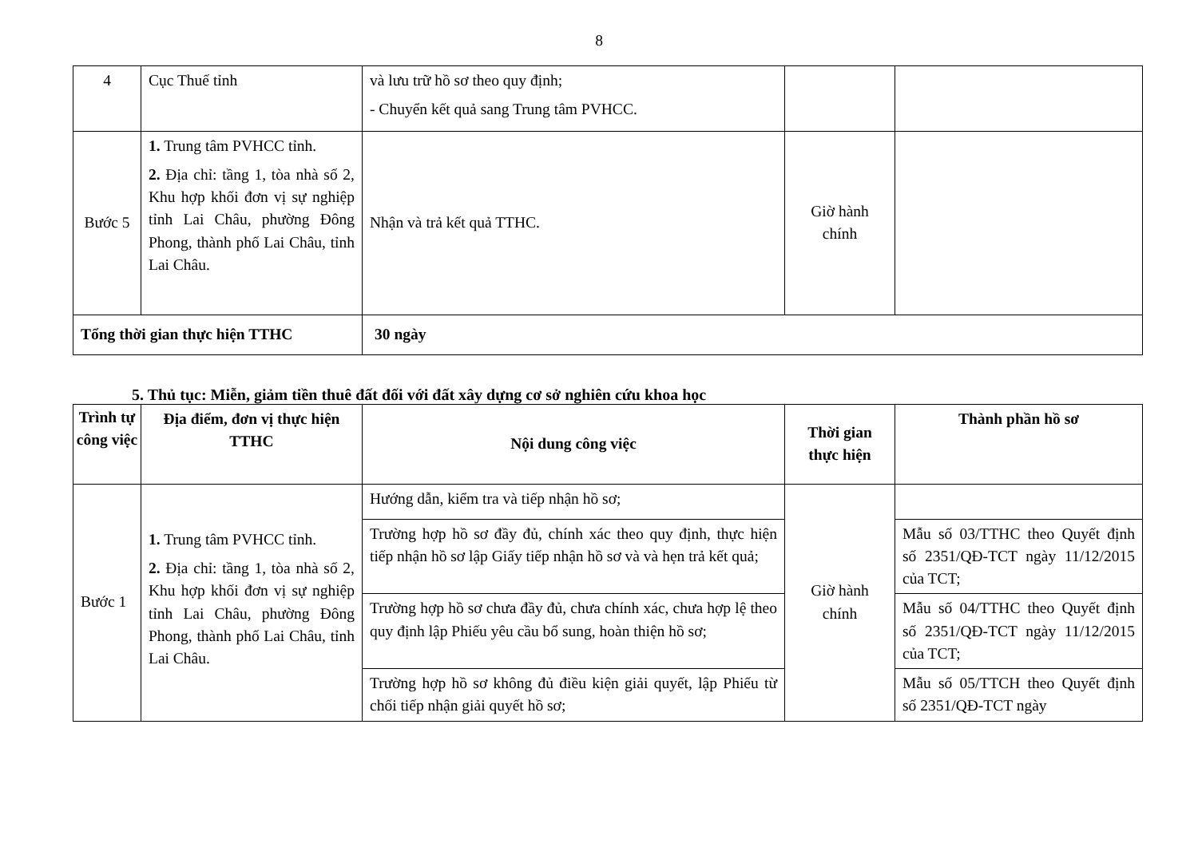8
| 4 | Cục Thuế tỉnh | và lưu trữ hồ sơ theo quy định; - Chuyển kết quả sang Trung tâm PVHCC. | | |
| Bước 5 | 1. Trung tâm PVHCC tỉnh. 2. Địa chỉ: tầng 1, tòa nhà số 2, Khu hợp khối đơn vị sự nghiệp tỉnh Lai Châu, phường Đông Phong, thành phố Lai Châu, tỉnh Lai Châu. | Nhận và trả kết quả TTHC. | Giờ hành chính | |
| Tổng thời gian thực hiện TTHC | | 30 ngày | | |
5. Thủ tục: Miễn, giảm tiền thuê đất đối với đất xây dựng cơ sở nghiên cứu khoa học
| Trình tự công việc | Địa điểm, đơn vị thực hiện TTHC | Nội dung công việc | Thời gian thực hiện | Thành phần hồ sơ |
| --- | --- | --- | --- | --- |
| Bước 1 | 1. Trung tâm PVHCC tỉnh. 2. Địa chỉ: tầng 1, tòa nhà số 2, Khu hợp khối đơn vị sự nghiệp tỉnh Lai Châu, phường Đông Phong, thành phố Lai Châu, tỉnh Lai Châu. | Hướng dẫn, kiểm tra và tiếp nhận hồ sơ; | Giờ hành chính | |
| | | Trường hợp hồ sơ đầy đủ, chính xác theo quy định, thực hiện tiếp nhận hồ sơ lập Giấy tiếp nhận hồ sơ và và hẹn trả kết quả; | | Mẫu số 03/TTHC theo Quyết định số 2351/QĐ-TCT ngày 11/12/2015 của TCT; |
| | | Trường hợp hồ sơ chưa đầy đủ, chưa chính xác, chưa hợp lệ theo quy định lập Phiếu yêu cầu bổ sung, hoàn thiện hồ sơ; | | Mẫu số 04/TTHC theo Quyết định số 2351/QĐ-TCT ngày 11/12/2015 của TCT; |
| | | Trường hợp hồ sơ không đủ điều kiện giải quyết, lập Phiếu từ chối tiếp nhận giải quyết hồ sơ; | | Mẫu số 05/TTCH theo Quyết định số 2351/QĐ-TCT ngày |